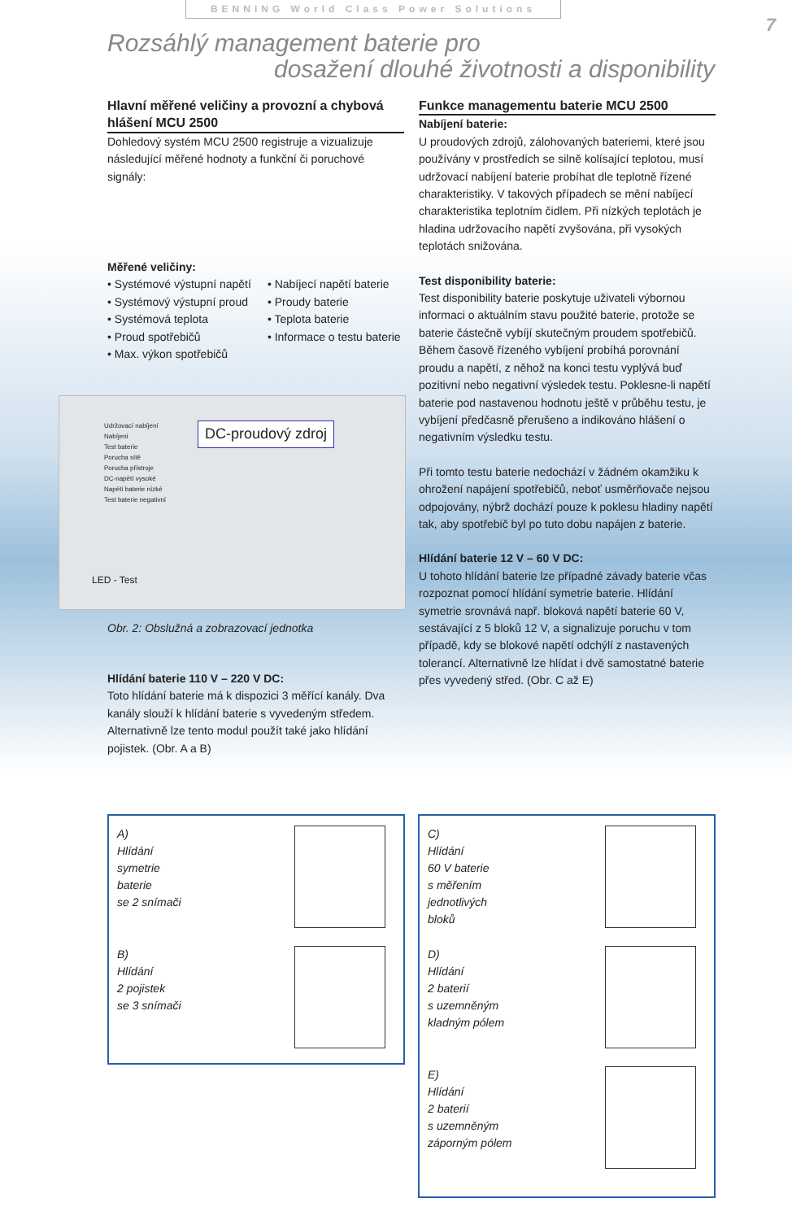BENNING World Class Power Solutions
7
Rozsáhlý management baterie pro
dosažení dlouhé životnosti a disponibility
Hlavní měřené veličiny a provozní a chybová hlášení MCU 2500
Dohledový systém MCU 2500 registruje a vizualizuje následující měřené hodnoty a funkční či poruchové signály:
Měřené veličiny:
• Systémové výstupní napětí
• Systémový výstupní proud
• Systémová teplota
• Proud spotřebičů
• Max. výkon spotřebičů
• Nabíjecí napětí baterie
• Proudy baterie
• Teplota baterie
• Informace o testu baterie
Udržovací nabíjení
Nabíjení
Test baterie
Porucha sítě
Porucha přístroje
DC-napětí vysoké
Napětí baterie nízké
Test baterie negativní
DC-proudový zdroj
LED - Test
Obr. 2: Obslužná a zobrazovací jednotka
Hlídání baterie 110 V – 220 V DC:
Toto hlídání baterie má k dispozici 3 měřící kanály. Dva kanály slouží k hlídání baterie s vyvedeným středem. Alternativně lze tento modul použít také jako hlídání pojistek. (Obr. A a B)
Funkce managementu baterie MCU 2500
Nabíjení baterie:
U proudových zdrojů, zálohovaných bateriemi, které jsou používány v prostředích se silně kolísající teplotou, musí udržovací nabíjení baterie probíhat dle teplotně řízené charakteristiky. V takových případech se mění nabíjecí charakteristika teplotním čidlem. Při nízkých teplotách je hladina udržovacího napětí zvyšována, při vysokých teplotách snižována.
Test disponibility baterie:
Test disponibility baterie poskytuje uživateli výbornou informaci o aktuálním stavu použité baterie, protože se baterie částečně vybíjí skutečným proudem spotřebičů. Během časově řízeného vybíjení probíhá porovnání proudu a napětí, z něhož na konci testu vyplývá buď pozitivní nebo negativní výsledek testu. Poklesne-li napětí baterie pod nastavenou hodnotu ještě v průběhu testu, je vybíjení předčasně přerušeno a indikováno hlášení o negativním výsledku testu.
Při tomto testu baterie nedochází v žádném okamžiku k ohrožení napájení spotřebičů, neboť usměrňovače nejsou odpojovány, nýbrž dochází pouze k poklesu hladiny napětí tak, aby spotřebič byl po tuto dobu napájen z baterie.
Hlídání baterie 12 V – 60 V DC:
U tohoto hlídání baterie lze případné závady baterie včas rozpoznat pomocí hlídání symetrie baterie. Hlídání symetrie srovnává např. bloková napětí baterie 60 V, sestávající z 5 bloků 12 V, a signalizuje poruchu v tom případě, kdy se blokové napětí odchýlí z nastavených tolerancí. Alternativně lze hlídat i dvě samostatné baterie přes vyvedený střed. (Obr. C až E)
A)
Hlídání
symetrie
baterie
se 2 snímači
B)
Hlídání
2 pojistek
se 3 snímači
C)
Hlídání
60 V baterie
s měřením
jednotlivých
bloků
D)
Hlídání
2 baterií
s uzemněným
kladným pólem
E)
Hlídání
2 baterií
s uzemněným
záporným pólem